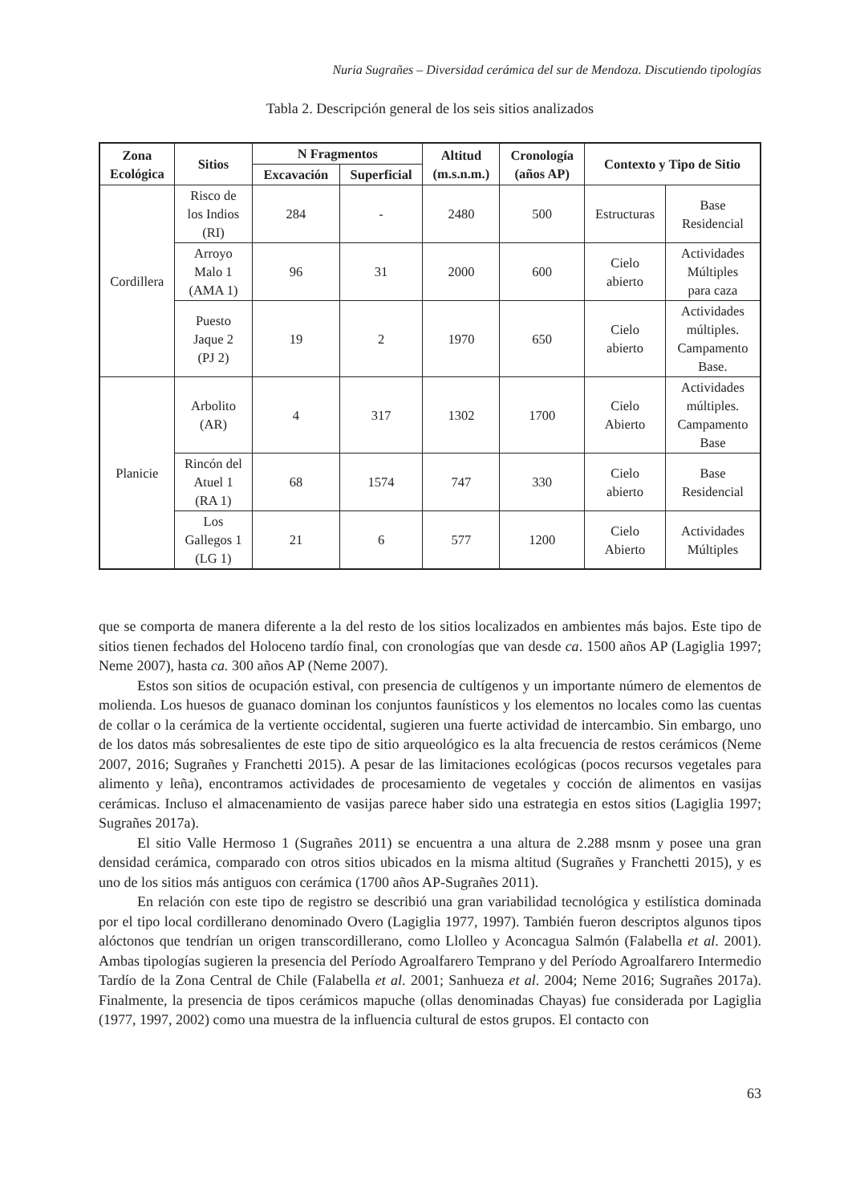Nuria Sugrañes – Diversidad cerámica del sur de Mendoza. Discutiendo tipologías
Tabla 2. Descripción general de los seis sitios analizados
| Zona Ecológica | Sitios | N Fragmentos | | Altitud (m.s.n.m.) | Cronología (años AP) | Contexto y Tipo de Sitio | |
| --- | --- | --- | --- | --- | --- | --- | --- |
| | | Excavación | Superficial | | | | |
| Cordillera | Risco de los Indios (RI) | 284 | - | 2480 | 500 | Estructuras | Base Residencial |
| | Arroyo Malo 1 (AMA 1) | 96 | 31 | 2000 | 600 | Cielo abierto | Actividades Múltiples para caza |
| | Puesto Jaque 2 (PJ 2) | 19 | 2 | 1970 | 650 | Cielo abierto | Actividades múltiples. Campamento Base. |
| Planicie | Arbolito (AR) | 4 | 317 | 1302 | 1700 | Cielo Abierto | Actividades múltiples. Campamento Base |
| | Rincón del Atuel 1 (RA 1) | 68 | 1574 | 747 | 330 | Cielo abierto | Base Residencial |
| | Los Gallegos 1 (LG 1) | 21 | 6 | 577 | 1200 | Cielo Abierto | Actividades Múltiples |
que se comporta de manera diferente a la del resto de los sitios localizados en ambientes más bajos. Este tipo de sitios tienen fechados del Holoceno tardío final, con cronologías que van desde ca. 1500 años AP (Lagiglia 1997; Neme 2007), hasta ca. 300 años AP (Neme 2007).
Estos son sitios de ocupación estival, con presencia de cultígenos y un importante número de elementos de molienda. Los huesos de guanaco dominan los conjuntos faunísticos y los elementos no locales como las cuentas de collar o la cerámica de la vertiente occidental, sugieren una fuerte actividad de intercambio. Sin embargo, uno de los datos más sobresalientes de este tipo de sitio arqueológico es la alta frecuencia de restos cerámicos (Neme 2007, 2016; Sugrañes y Franchetti 2015). A pesar de las limitaciones ecológicas (pocos recursos vegetales para alimento y leña), encontramos actividades de procesamiento de vegetales y cocción de alimentos en vasijas cerámicas. Incluso el almacenamiento de vasijas parece haber sido una estrategia en estos sitios (Lagiglia 1997; Sugrañes 2017a).
El sitio Valle Hermoso 1 (Sugrañes 2011) se encuentra a una altura de 2.288 msnm y posee una gran densidad cerámica, comparado con otros sitios ubicados en la misma altitud (Sugrañes y Franchetti 2015), y es uno de los sitios más antiguos con cerámica (1700 años AP-Sugrañes 2011).
En relación con este tipo de registro se describió una gran variabilidad tecnológica y estilística dominada por el tipo local cordillerano denominado Overo (Lagiglia 1977, 1997). También fueron descriptos algunos tipos alóctonos que tendrían un origen transcordillerano, como Llolleo y Aconcagua Salmón (Falabella et al. 2001). Ambas tipologías sugieren la presencia del Período Agroalfarero Temprano y del Período Agroalfarero Intermedio Tardío de la Zona Central de Chile (Falabella et al. 2001; Sanhueza et al. 2004; Neme 2016; Sugrañes 2017a). Finalmente, la presencia de tipos cerámicos mapuche (ollas denominadas Chayas) fue considerada por Lagiglia (1977, 1997, 2002) como una muestra de la influencia cultural de estos grupos. El contacto con
63